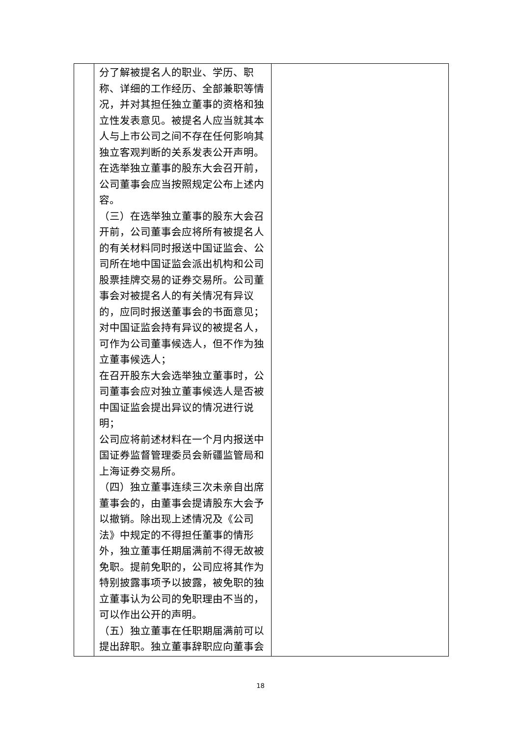| | 分了解被提名人的职业、学历、职称、详细的工作经历、全部兼职等情况，并对其担任独立董事的资格和独立性发表意见。被提名人应当就其本人与上市公司之间不存在任何影响其独立客观判断的关系发表公开声明。在选举独立董事的股东大会召开前，公司董事会应当按照规定公布上述内容。 （三）在选举独立董事的股东大会召开前，公司董事会应将所有被提名人的有关材料同时报送中国证监会、公司所在地中国证监会派出机构和公司股票挂牌交易的证券交易所。公司董事会对被提名人的有关情况有异议的，应同时报送董事会的书面意见； 对中国证监会持有异议的被提名人，可作为公司董事候选人，但不作为独立董事候选人； 在召开股东大会选举独立董事时，公司董事会应对独立董事候选人是否被中国证监会提出异议的情况进行说明； 公司应将前述材料在一个月内报送中国证券监督管理委员会新疆监管局和上海证券交易所。 （四）独立董事连续三次未亲自出席董事会的，由董事会提请股东大会予以撤销。除出现上述情况及《公司法》中规定的不得担任董事的情形外，独立董事任期届满前不得无故被免职。提前免职的，公司应将其作为特别披露事项予以披露，被免职的独立董事认为公司的免职理由不当的，可以作出公开的声明。 （五）独立董事在任职期届满前可以提出辞职。独立董事辞职应向董事会 | |
18